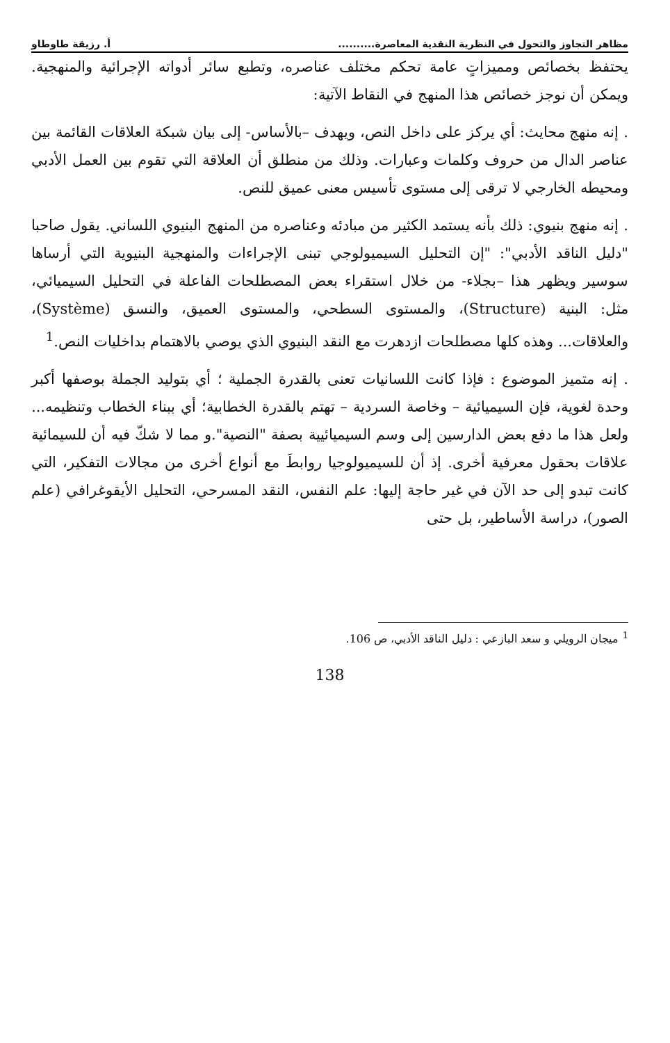مظاهر التجاوز والتحول في النظرية النقدية المعاصرة.......... أ. رزيقة طاوطاو
يحتفظ بخصائص ومميزاتٍ عامة تحكم مختلف عناصره، وتطبع سائر أدواته الإجرائية والمنهجية. ويمكن أن نوجز خصائص هذا المنهج في النقاط الآتية:
. إنه منهج محايث: أي يركز على داخل النص، ويهدف –بالأساس- إلى بيان شبكة العلاقات القائمة بين عناصر الدال من حروف وكلمات وعبارات. وذلك من منطلق أن العلاقة التي تقوم بين العمل الأدبي ومحيطه الخارجي لا ترقى إلى مستوى تأسيس معنى عميق للنص.
. إنه منهج بنيوي: ذلك بأنه يستمد الكثير من مبادئه وعناصره من المنهج البنيوي اللساني. يقول صاحبا "دليل الناقد الأدبي": "إن التحليل السيميولوجي تبنى الإجراءات والمنهجية البنيوية التي أرساها سوسير ويظهر هذا –بجلاء- من خلال استقراء بعض المصطلحات الفاعلة في التحليل السيميائي، مثل: البنية (Structure)، والمستوى السطحي، والمستوى العميق، والنسق (Système)، والعلاقات... وهذه كلها مصطلحات ازدهرت مع النقد البنيوي الذي يوصي بالاهتمام بداخليات النص.<sup>1</sup>
. إنه متميز الموضوع : فإذا كانت اللسانيات تعنى بالقدرة الجملية ؛ أي بتوليد الجملة بوصفها أكبر وحدة لغوية، فإن السيميائية – وخاصة السردية – تهتم بالقدرة الخطابية؛ أي ببناء الخطاب وتنظيمه... ولعل هذا ما دفع بعض الدارسين إلى وسم السيميائيية بصفة "النصية".و مما لا شكّ فيه أن للسيمائية علاقات بحقول معرفية أخرى. إذ أن للسيميولوجيا روابطَ مع أنواع أخرى من مجالات التفكير، التي كانت تبدو إلى حد الآن في غير حاجة إليها: علم النفس، النقد المسرحي، التحليل الأيقوغرافي (علم الصور)، دراسة الأساطير، بل حتى
<sup>1</sup> ميجان الرويلي و سعد البازعي : دليل الناقد الأدبي، ص 106.
138